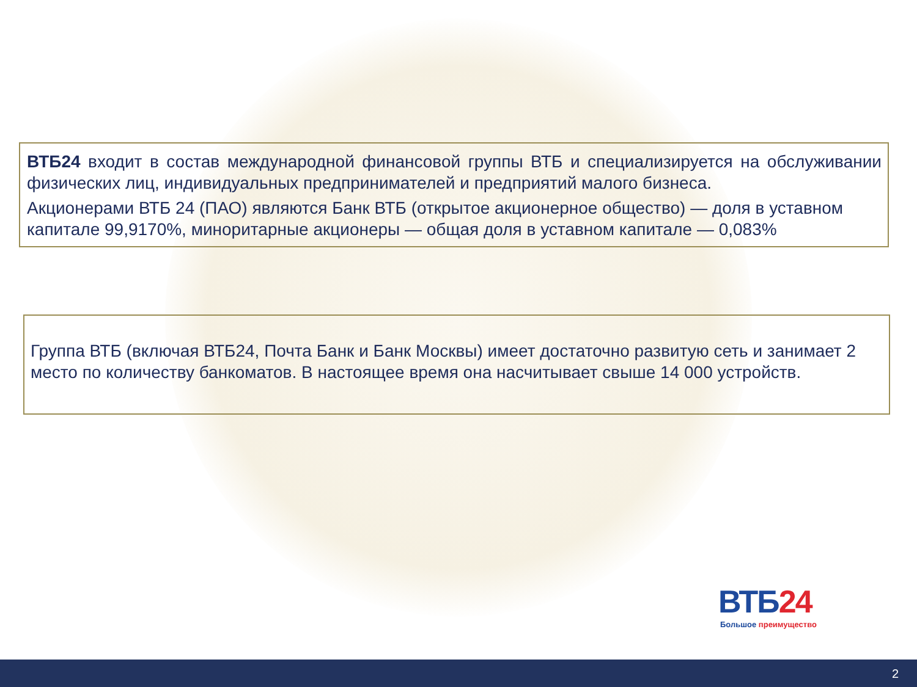ВТБ24 входит в состав международной финансовой группы ВТБ и специализируется на обслуживании физических лиц, индивидуальных предпринимателей и предприятий малого бизнеса.
Акционерами ВТБ 24 (ПАО) являются Банк ВТБ (открытое акционерное общество) — доля в уставном капитале 99,9170%, миноритарные акционеры — общая доля в уставном капитале — 0,083%
Группа ВТБ (включая ВТБ24, Почта Банк и Банк Москвы) имеет достаточно развитую сеть и занимает 2 место по количеству банкоматов. В настоящее время она насчитывает свыше 14 000 устройств.
ВТБ24
Большое преимущество
2